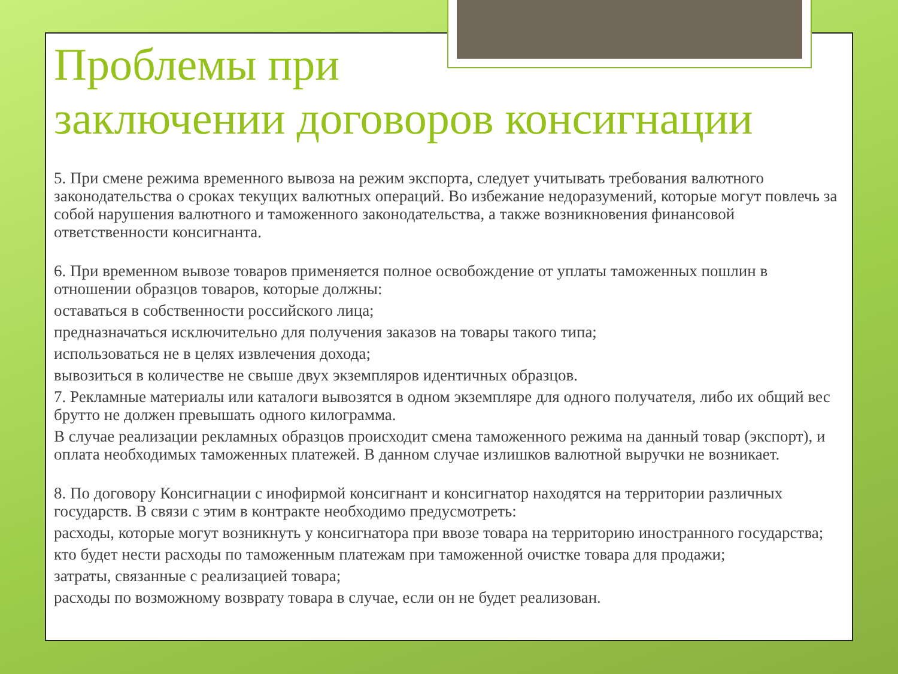Проблемы при
заключении договоров консигнации
5. При смене режима временного вывоза на режим экспорта, следует учитывать требования валютного законодательства о сроках текущих валютных операций. Во избежание недоразумений, которые могут повлечь за собой нарушения валютного и таможенного законодательства, а также возникновения финансовой ответственности консигнанта.
6. При временном вывозе товаров применяется полное освобождение от уплаты таможенных пошлин в отношении образцов товаров, которые должны:
оставаться в собственности российского лица;
предназначаться исключительно для получения заказов на товары такого типа;
использоваться не в целях извлечения дохода;
вывозиться в количестве не свыше двух экземпляров идентичных образцов.
7. Рекламные материалы или каталоги вывозятся в одном экземпляре для одного получателя, либо их общий вес брутто не должен превышать одного килограмма.
В случае реализации рекламных образцов происходит смена таможенного режима на данный товар (экспорт), и оплата необходимых таможенных платежей. В данном случае излишков валютной выручки не возникает.
8. По договору Консигнации с инофирмой консигнант и консигнатор находятся на территории различных государств. В связи с этим в контракте необходимо предусмотреть:
расходы, которые могут возникнуть у консигнатора при ввозе товара на территорию иностранного государства;
кто будет нести расходы по таможенным платежам при таможенной очистке товара для продажи;
затраты, связанные с реализацией товара;
расходы по возможному возврату товара в случае, если он не будет реализован.